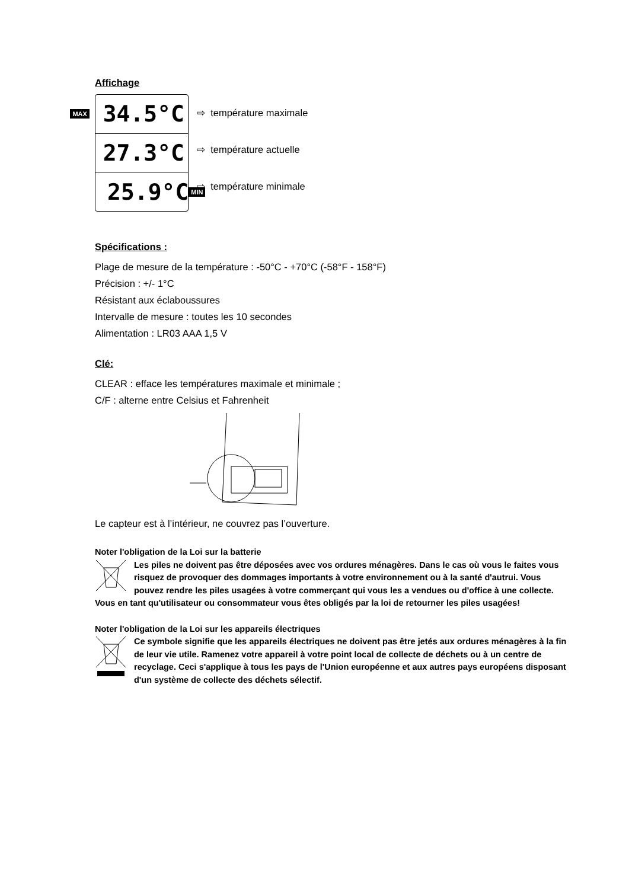Affichage
MAX 34.5°C
27.3°C
25.9°C MIN
⇨ température maximale
⇨ température actuelle
⇨ température minimale
Spécifications :
Plage de mesure de la température : -50°C - +70°C (-58°F - 158°F)
Précision : +/- 1°C
Résistant aux éclaboussures
Intervalle de mesure : toutes les 10 secondes
Alimentation : LR03 AAA 1,5 V
Clé:
CLEAR : efface les températures maximale et minimale ;
C/F : alterne entre Celsius et Fahrenheit
Le capteur est à l’intérieur, ne couvrez pas l’ouverture.
Noter l'obligation de la Loi sur la batterie
Les piles ne doivent pas être déposées avec vos ordures ménagères. Dans le cas où vous le faites vous risquez de provoquer des dommages importants à votre environnement ou à la santé d'autrui. Vous pouvez rendre les piles usagées à votre commerçant qui vous les a vendues ou d'office à une collecte. Vous en tant qu'utilisateur ou consommateur vous êtes obligés par la loi de retourner les piles usagées!
Noter l'obligation de la Loi sur les appareils électriques
Ce symbole signifie que les appareils électriques ne doivent pas être jetés aux ordures ménagères à la fin de leur vie utile. Ramenez votre appareil à votre point local de collecte de déchets ou à un centre de recyclage. Ceci s'applique à tous les pays de l'Union européenne et aux autres pays européens disposant d'un système de collecte des déchets sélectif.